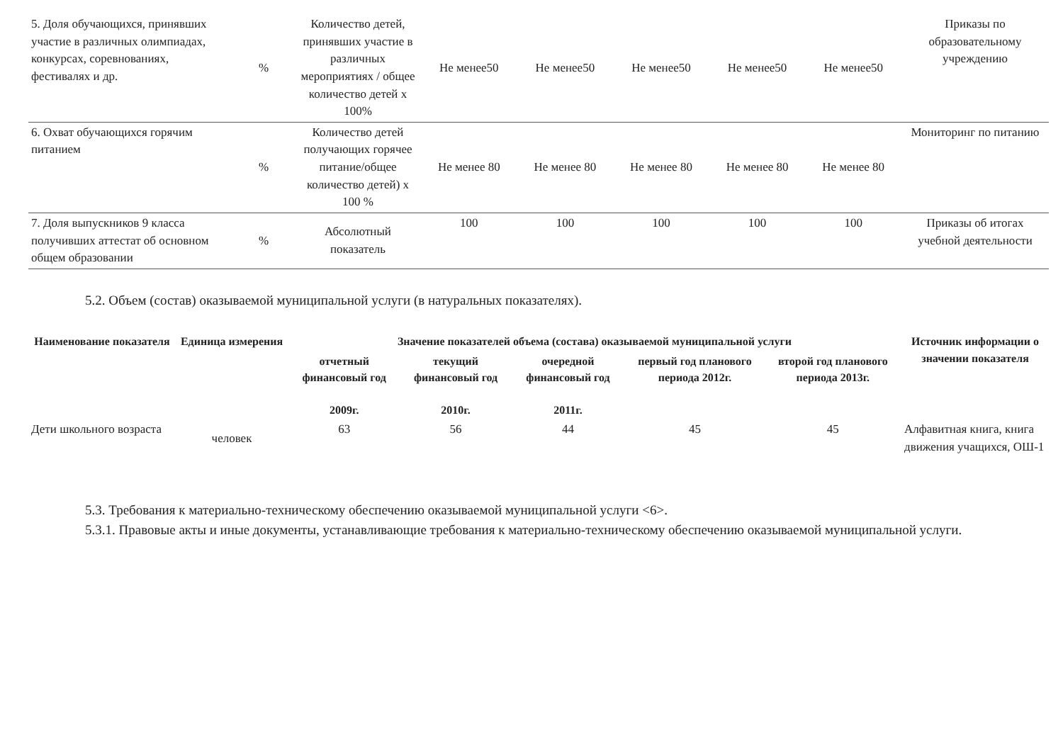| 5. Доля обучающихся, принявших участие в различных олимпиадах, конкурсах, соревнованиях, фестивалях и др. | % | Количество детей, принявших участие в различных мероприятиях / общее количество детей х 100% | Не менее50 | Не менее50 | Не менее50 | Не менее50 | Не менее50 | Приказы по образовательному учреждению |
| 6. Охват обучающихся горячим питанием | % | Количество детей получающих горячее питание/общее количество детей) х 100 % | Не менее 80 | Не менее 80 | Не менее 80 | Не менее 80 | Не менее 80 | Мониторинг по питанию |
| 7. Доля выпускников 9 класса получивших аттестат об основном общем образовании | % | Абсолютный показатель | 100 | 100 | 100 | 100 | 100 | Приказы об итогах учебной деятельности |
5.2. Объем (состав) оказываемой муниципальной услуги (в натуральных показателях).
| Наименование показателя | Единица измерения | Значение показателей объема (состава) оказываемой муниципальной услуги | | | | | Источник информации о значении показателя |
| --- | --- | --- | --- | --- | --- | --- | --- |
| | | отчетный финансовый год 2009г. | текущий финансовый год 2010г. | очередной финансовый год 2011г. | первый год планового периода 2012г. | второй год планового периода 2013г. | |
| Дети школьного возраста | человек | 63 | 56 | 44 | 45 | 45 | Алфавитная книга, книга движения учащихся, ОШ-1 |
5.3. Требования к материально-техническому обеспечению оказываемой муниципальной услуги <6>.
5.3.1. Правовые акты и иные документы, устанавливающие требования к материально-техническому обеспечению оказываемой муниципальной услуги.